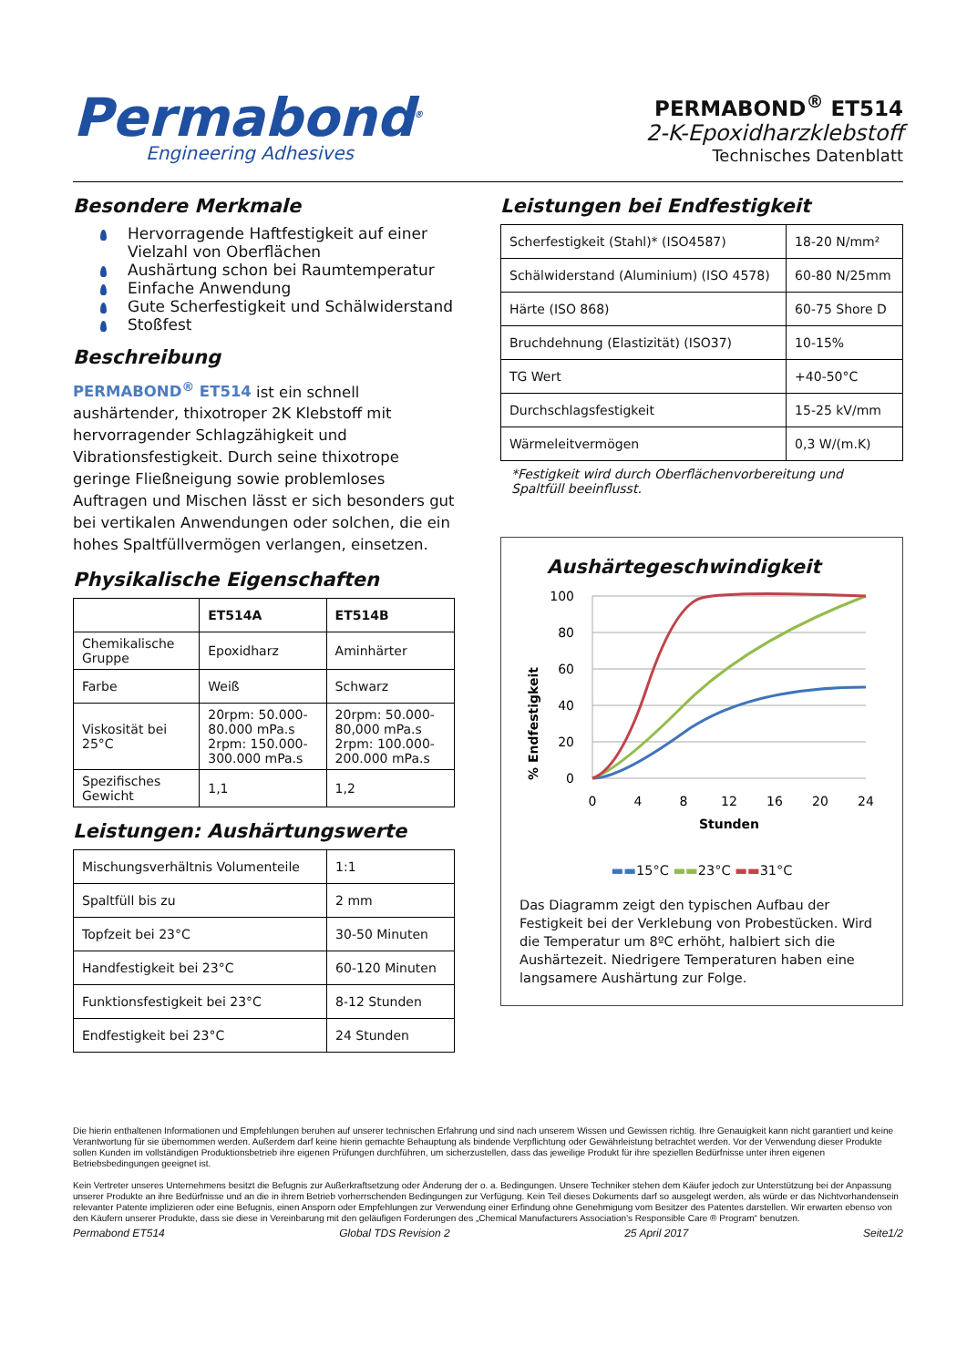Permabond<sup>®</sup>
Engineering Adhesives
PERMABOND<sup>®</sup> ET514
2-K-Epoxidharzklebstoff
Technisches Datenblatt
Besondere Merkmale
Hervorragende Haftfestigkeit auf einer Vielzahl von Oberflächen
Aushärtung schon bei Raumtemperatur
Einfache Anwendung
Gute Scherfestigkeit und Schälwiderstand
Stoßfest
Beschreibung
PERMABOND<sup>®</sup> ET514 ist ein schnell aushärtender, thixotroper 2K Klebstoff mit hervorragender Schlagzähigkeit und Vibrationsfestigkeit. Durch seine thixotrope geringe Fließneigung sowie problemloses Auftragen und Mischen lässt er sich besonders gut bei vertikalen Anwendungen oder solchen, die ein hohes Spaltfüllvermögen verlangen, einsetzen.
Physikalische Eigenschaften
| | ET514A | ET514B |
| --- | --- | --- |
| Chemikalische Gruppe | Epoxidharz | Aminhärter |
| Farbe | Weiß | Schwarz |
| Viskosität bei 25°C | 20rpm: 50.000-80.000 mPa.s 2rpm: 150.000-300.000 mPa.s | 20rpm: 50.000-80,000 mPa.s 2rpm: 100.000-200.000 mPa.s |
| Spezifisches Gewicht | 1,1 | 1,2 |
Leistungen: Aushärtungswerte
| Mischungsverhältnis Volumenteile | 1:1 |
| Spaltfüll bis zu | 2 mm |
| Topfzeit bei 23°C | 30-50 Minuten |
| Handfestigkeit bei 23°C | 60-120 Minuten |
| Funktionsfestigkeit bei 23°C | 8-12 Stunden |
| Endfestigkeit bei 23°C | 24 Stunden |
Leistungen bei Endfestigkeit
| Scherfestigkeit (Stahl)* (ISO4587) | 18-20 N/mm² |
| Schälwiderstand (Aluminium) (ISO 4578) | 60-80 N/25mm |
| Härte (ISO 868) | 60-75 Shore D |
| Bruchdehnung (Elastizität) (ISO37) | 10-15% |
| TG Wert | +40-50°C |
| Durchschlagsfestigkeit | 15-25 kV/mm |
| Wärmeleitvermögen | 0,3 W/(m.K) |
*Festigkeit wird durch Oberflächenvorbereitung und Spaltfüll beeinflusst.
Aushärtegeschwindigkeit
% Endfestigkeit
100
80
60
40
20
0
0
4
8
12
16
20
24
Stunden
▬▬15°C ▬▬23°C ▬▬31°C
Das Diagramm zeigt den typischen Aufbau der Festigkeit bei der Verklebung von Probestücken. Wird die Temperatur um 8ºC erhöht, halbiert sich die Aushärtezeit. Niedrigere Temperaturen haben eine langsamere Aushärtung zur Folge.
Die hierin enthaltenen Informationen und Empfehlungen beruhen auf unserer technischen Erfahrung und sind nach unserem Wissen und Gewissen richtig. Ihre Genauigkeit kann nicht garantiert und keine Verantwortung für sie übernommen werden. Außerdem darf keine hierin gemachte Behauptung als bindende Verpflichtung oder Gewährleistung betrachtet werden. Vor der Verwendung dieser Produkte sollen Kunden im vollständigen Produktionsbetrieb ihre eigenen Prüfungen durchführen, um sicherzustellen, dass das jeweilige Produkt für ihre speziellen Bedürfnisse unter ihren eigenen Betriebsbedingungen geeignet ist.
Kein Vertreter unseres Unternehmens besitzt die Befugnis zur Außerkraftsetzung oder Änderung der o. a. Bedingungen. Unsere Techniker stehen dem Käufer jedoch zur Unterstützung bei der Anpassung unserer Produkte an ihre Bedürfnisse und an die in ihrem Betrieb vorherrschenden Bedingungen zur Verfügung. Kein Teil dieses Dokuments darf so ausgelegt werden, als würde er das Nichtvorhandensein relevanter Patente implizieren oder eine Befugnis, einen Ansporn oder Empfehlungen zur Verwendung einer Erfindung ohne Genehmigung vom Besitzer des Patentes darstellen. Wir erwarten ebenso von den Käufern unserer Produkte, dass sie diese in Vereinbarung mit den geläufigen Forderungen des „Chemical Manufacturers Association’s Responsible Care ® Program“ benutzen.
Permabond ET514 Global TDS Revision 2 25 April 2017 Seite1/2